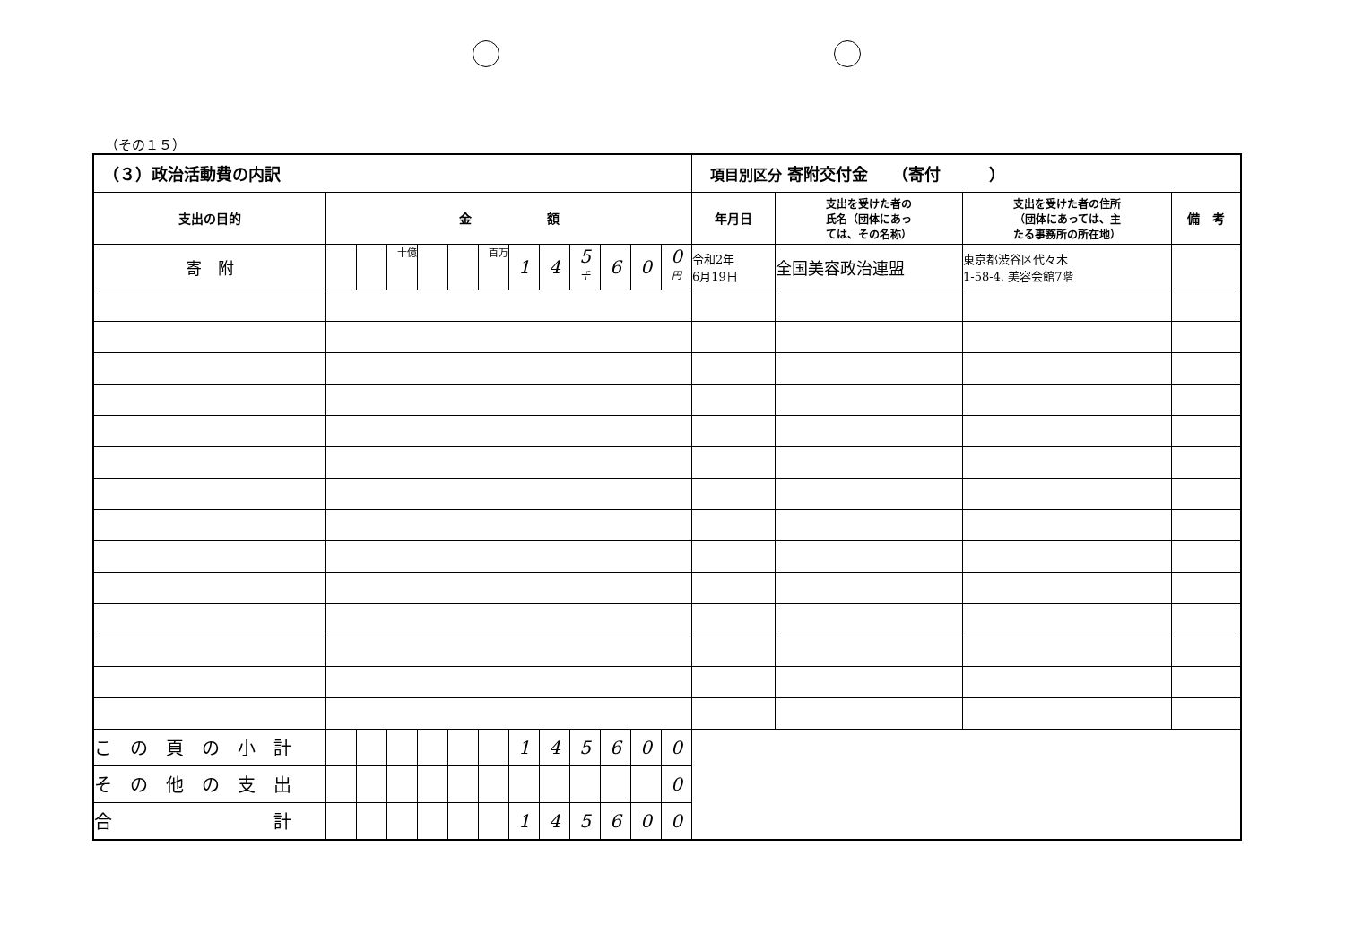（その１５）
| （３）政治活動費の内訳 | | | | | | | | | | | | | 項目別区分 寄附交付金 （寄付 ） | | | |
| --- | --- | --- | --- | --- | --- | --- | --- | --- | --- | --- | --- | --- | --- | --- | --- | --- |
| 支出の目的 | 金 額 | | | | | | | | | | | | 年月日 | 支出を受けた者の 氏名（団体にあっ ては、その名称） | 支出を受けた者の住所 （団体にあっては、主 たる事務所の所在地） | 備 考 |
| 寄 附 | | | 十億 | | | 百万 | 1 | 4 | 5 千 | 6 | 0 | 0 円 | 令和2年 6月19日 | 全国美容政治連盟 | 東京都渋谷区代々木 1-58-4. 美容会館7階 | |
| こ の 頁 の 小 計 | | | | | | | 1 | 4 | 5 | 6 | 0 | 0 | | | | |
| そ の 他 の 支 出 | | | | | | | | | | | | 0 | | | | |
| 合 計 | | | | | | | 1 | 4 | 5 | 6 | 0 | 0 | | | | |